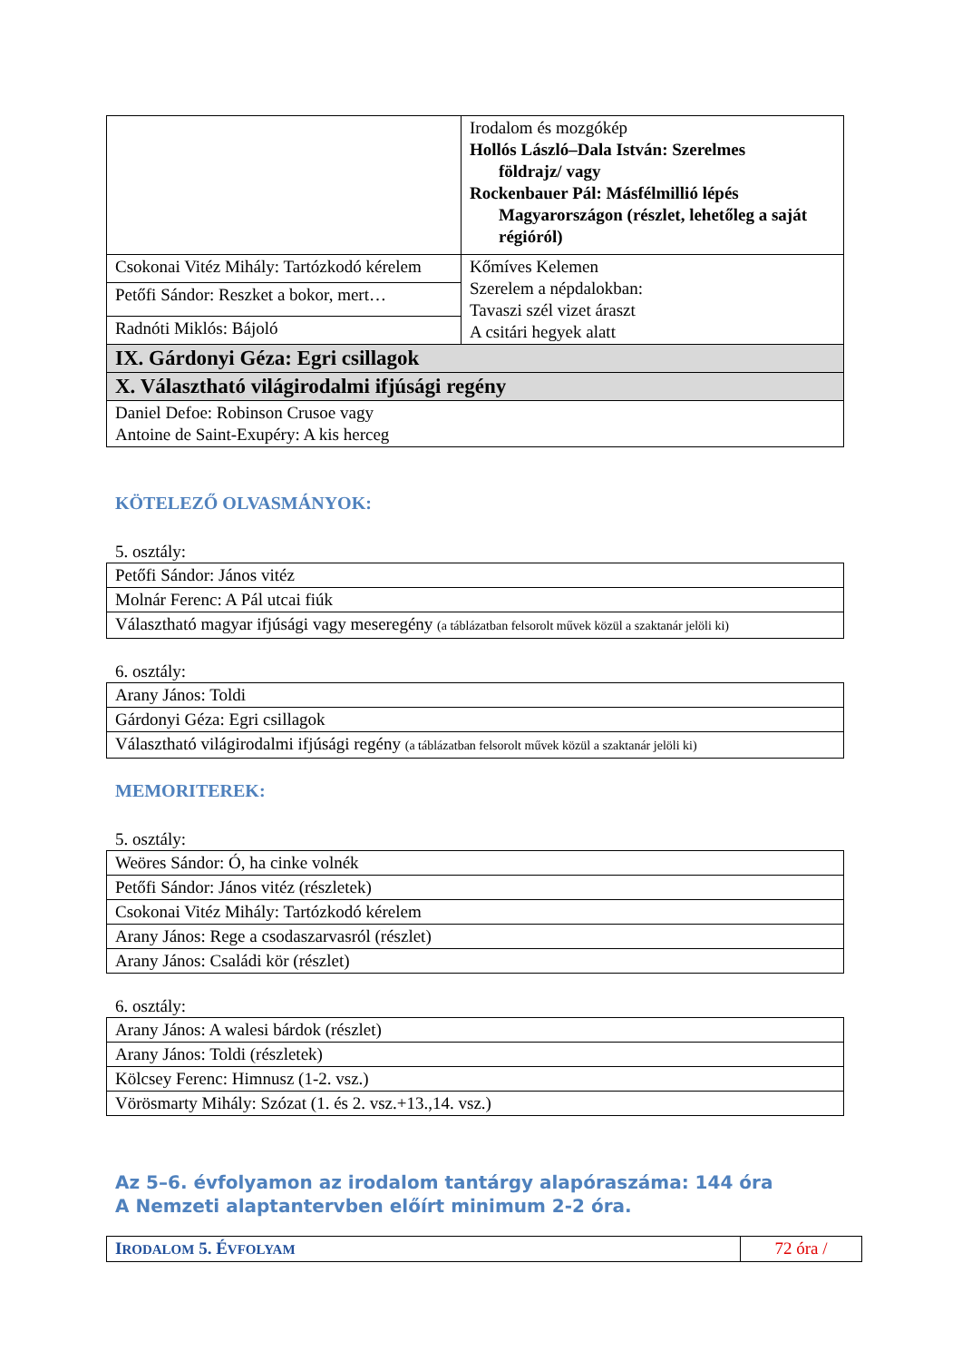| | Irodalom és mozgókép Hollós László–Dala István: Szerelmes földrajz/ vagy Rockenbauer Pál: Másfélmillió lépés Magyarországon (részlet, lehetőleg a saját régióról) |
| Csokonai Vitéz Mihály: Tartózkodó kérelem | Kőmíves Kelemen Szerelem a népdalokban: Tavaszi szél vizet áraszt A csitári hegyek alatt |
| Petőfi Sándor: Reszket a bokor, mert… | |
| Radnóti Miklós: Bájoló | |
| IX. Gárdonyi Géza: Egri csillagok | |
| X. Választható világirodalmi ifjúsági regény | |
| Daniel Defoe: Robinson Crusoe vagy Antoine de Saint-Exupéry: A kis herceg | |
KÖTELEZŐ OLVASMÁNYOK:
5. osztály:
| Petőfi Sándor: János vitéz |
| Molnár Ferenc: A Pál utcai fiúk |
| Választható magyar ifjúsági vagy meseregény (a táblázatban felsorolt művek közül a szaktanár jelöli ki) |
6. osztály:
| Arany János: Toldi |
| Gárdonyi Géza: Egri csillagok |
| Választható világirodalmi ifjúsági regény (a táblázatban felsorolt művek közül a szaktanár jelöli ki) |
MEMORITEREK:
5. osztály:
| Weöres Sándor: Ó, ha cinke volnék |
| Petőfi Sándor: János vitéz (részletek) |
| Csokonai Vitéz Mihály: Tartózkodó kérelem |
| Arany János: Rege a csodaszarvasról (részlet) |
| Arany János: Családi kör (részlet) |
6. osztály:
| Arany János: A walesi bárdok (részlet) |
| Arany János: Toldi (részletek) |
| Kölcsey Ferenc: Himnusz (1-2. vsz.) |
| Vörösmarty Mihály: Szózat (1. és 2. vsz.+13.,14. vsz.) |
Az 5–6. évfolyamon az irodalom tantárgy alapóraszáma: 144 óra
A Nemzeti alaptantervben előírt minimum 2-2 óra.
| I RODALOM 5. É VFOLYAM | 72 óra / |